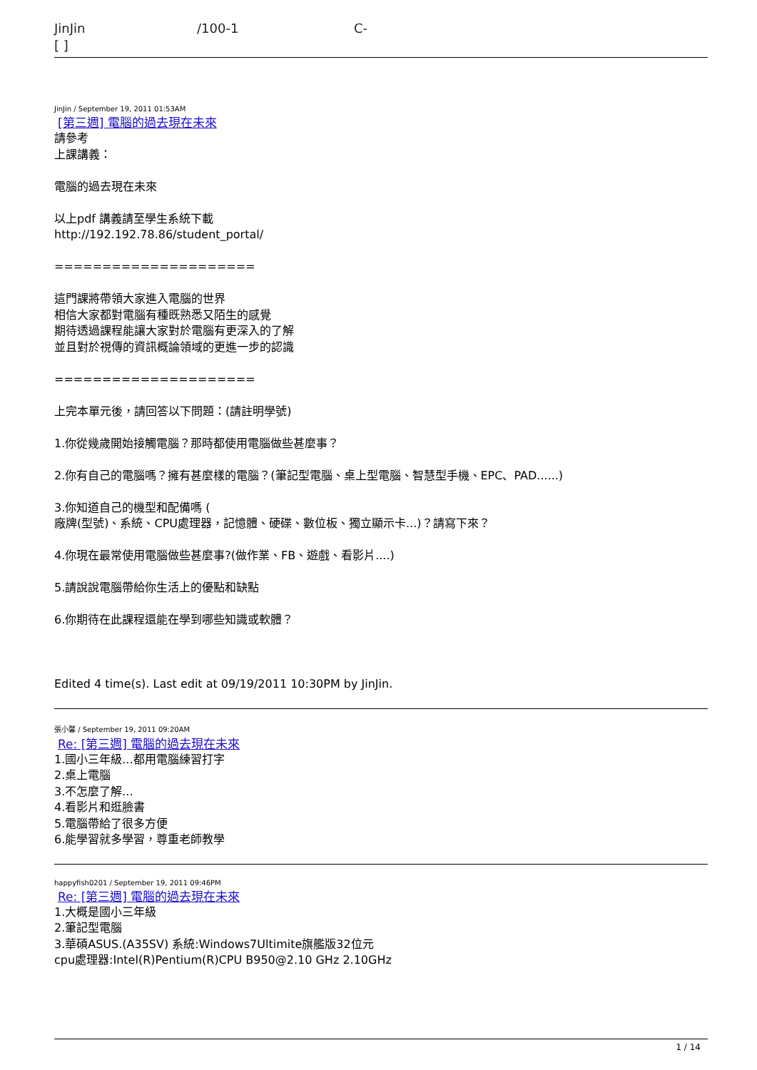JinJin /100-1 C-
[ ]
JinJin / September 19, 2011 01:53AM
[第三週] 電腦的過去現在未來
請參考
上課講義：
電腦的過去現在未來
以上pdf 講義請至學生系統下載
http://192.192.78.86/student_portal/
=====================
這門課將帶領大家進入電腦的世界
相信大家都對電腦有種既熟悉又陌生的感覺
期待透過課程能讓大家對於電腦有更深入的了解
並且對於視傳的資訊概論領域的更進一步的認識
=====================
上完本單元後，請回答以下問題：(請註明學號)
1.你從幾歲開始接觸電腦？那時都使用電腦做些甚麼事？
2.你有自己的電腦嗎？擁有甚麼樣的電腦？(筆記型電腦、桌上型電腦、智慧型手機、EPC、PAD......)
3.你知道自己的機型和配備嗎 (
廠牌(型號)、系統、CPU處理器，記憶體、硬碟、數位板、獨立顯示卡...)？請寫下來？
4.你現在最常使用電腦做些甚麼事?(做作業、FB、遊戲、看影片....)
5.請說說電腦帶給你生活上的優點和缺點
6.你期待在此課程還能在學到哪些知識或軟體？
Edited 4 time(s). Last edit at 09/19/2011 10:30PM by JinJin.
張小馨 / September 19, 2011 09:20AM
Re: [第三週] 電腦的過去現在未來
1.國小三年級...都用電腦練習打字
2.桌上電腦
3.不怎麼了解...
4.看影片和逛臉書
5.電腦帶給了很多方便
6.能學習就多學習，尊重老師教學
happyfish0201 / September 19, 2011 09:46PM
Re: [第三週] 電腦的過去現在未來
1.大概是國小三年級
2.筆記型電腦
3.華碩ASUS.(A35SV) 系統:Windows7Ultimite旗艦版32位元
cpu處理器:Intel(R)Pentium(R)CPU B950@2.10 GHz 2.10GHz
1 / 14